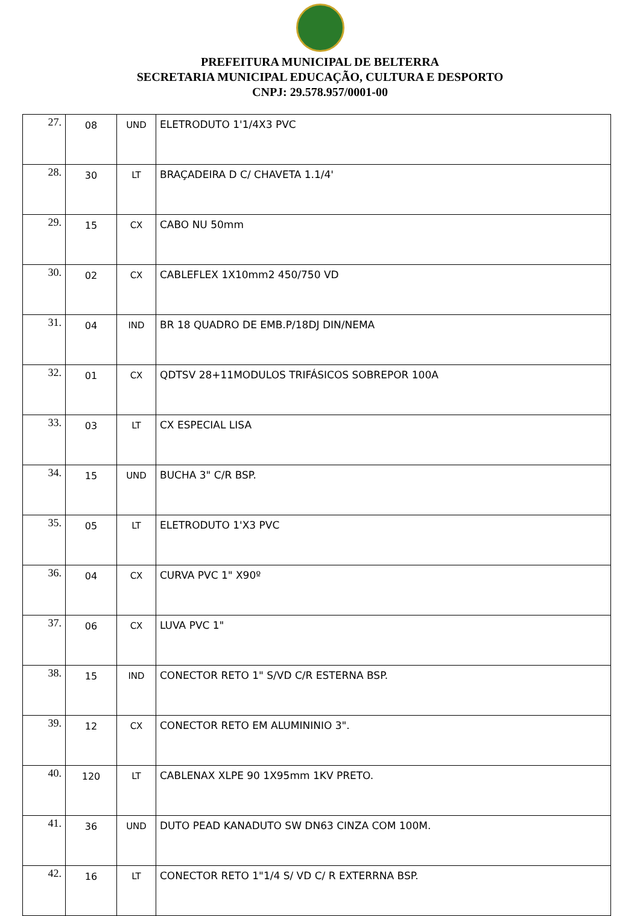PREFEITURA MUNICIPAL DE BELTERRA
SECRETARIA MUNICIPAL EDUCAÇÃO, CULTURA E DESPORTO
CNPJ: 29.578.957/0001-00
| 27. | 08 | UND | ELETRODUTO 1'1/4X3 PVC |
| 28. | 30 | LT | BRAÇADEIRA D C/ CHAVETA 1.1/4' |
| 29. | 15 | CX | CABO NU 50mm |
| 30. | 02 | CX | CABLEFLEX 1X10mm2 450/750 VD |
| 31. | 04 | IND | BR 18 QUADRO DE EMB.P/18DJ DIN/NEMA |
| 32. | 01 | CX | QDTSV 28+11MODULOS TRIFÁSICOS SOBREPOR 100A |
| 33. | 03 | LT | CX ESPECIAL LISA |
| 34. | 15 | UND | BUCHA 3" C/R BSP. |
| 35. | 05 | LT | ELETRODUTO 1'X3 PVC |
| 36. | 04 | CX | CURVA PVC 1" X90º |
| 37. | 06 | CX | LUVA PVC 1" |
| 38. | 15 | IND | CONECTOR RETO 1" S/VD C/R ESTERNA BSP. |
| 39. | 12 | CX | CONECTOR RETO EM ALUMININIO 3". |
| 40. | 120 | LT | CABLENAX XLPE 90 1X95mm 1KV PRETO. |
| 41. | 36 | UND | DUTO PEAD KANADUTO SW DN63 CINZA COM 100M. |
| 42. | 16 | LT | CONECTOR RETO 1"1/4 S/ VD C/ R EXTERRNA BSP. |